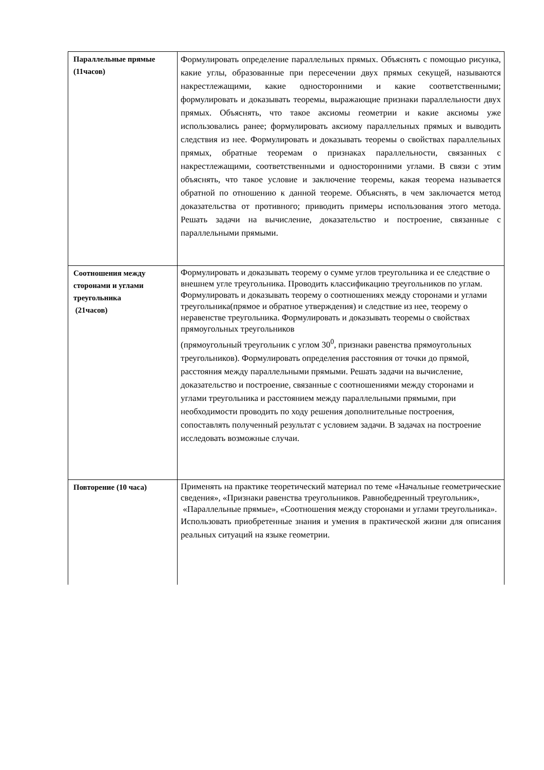| Параллельные прямые (11часов) | Формулировать определение параллельных прямых. Объяснять с помощью рисунка, какие углы, образованные при пересечении двух прямых секущей, называются накрестлежащими, какие односторонними и какие соответственными; формулировать и доказывать теоремы, выражающие признаки параллельности двух прямых. Объяснять, что такое аксиомы геометрии и какие аксиомы уже использовались ранее; формулировать аксиому параллельных прямых и выводить следствия из нее. Формулировать и доказывать теоремы о свойствах параллельных прямых, обратные теоремам о признаках параллельности, связанных с накрестлежащими, соответственными и односторонними углами. В связи с этим объяснять, что такое условие и заключение теоремы, какая теорема называется обратной по отношению к данной теореме. Объяснять, в чем заключается метод доказательства от противного; приводить примеры использования этого метода. Решать задачи на вычисление, доказательство и построение, связанные с параллельными прямыми. |
| Соотношения между сторонами и углами треугольника (21часов) | Формулировать и доказывать теорему о сумме углов треугольника и ее следствие о внешнем угле треугольника. Проводить классификацию треугольников по углам. Формулировать и доказывать теорему о соотношениях между сторонами и углами треугольника(прямое и обратное утверждения) и следствие из нее, теорему о неравенстве треугольника. Формулировать и доказывать теоремы о свойствах прямоугольных треугольников (прямоугольный треугольник с углом 30<sup>0</sup>, признаки равенства прямоугольных треугольников). Формулировать определения расстояния от точки до прямой, расстояния между параллельными прямыми. Решать задачи на вычисление, доказательство и построение, связанные с соотношениями между сторонами и углами треугольника и расстоянием между параллельными прямыми, при необходимости проводить по ходу решения дополнительные построения, сопоставлять полученный результат с условием задачи. В задачах на построение исследовать возможные случаи. |
| Повторение (10 часа) | Применять на практике теоретический материал по теме «Начальные геометрические сведения», «Признаки равенства треугольников. Равнобедренный треугольник», «Параллельные прямые», «Соотношения между сторонами и углами треугольника». Использовать приобретенные знания и умения в практической жизни для описания реальных ситуаций на языке геометрии. |